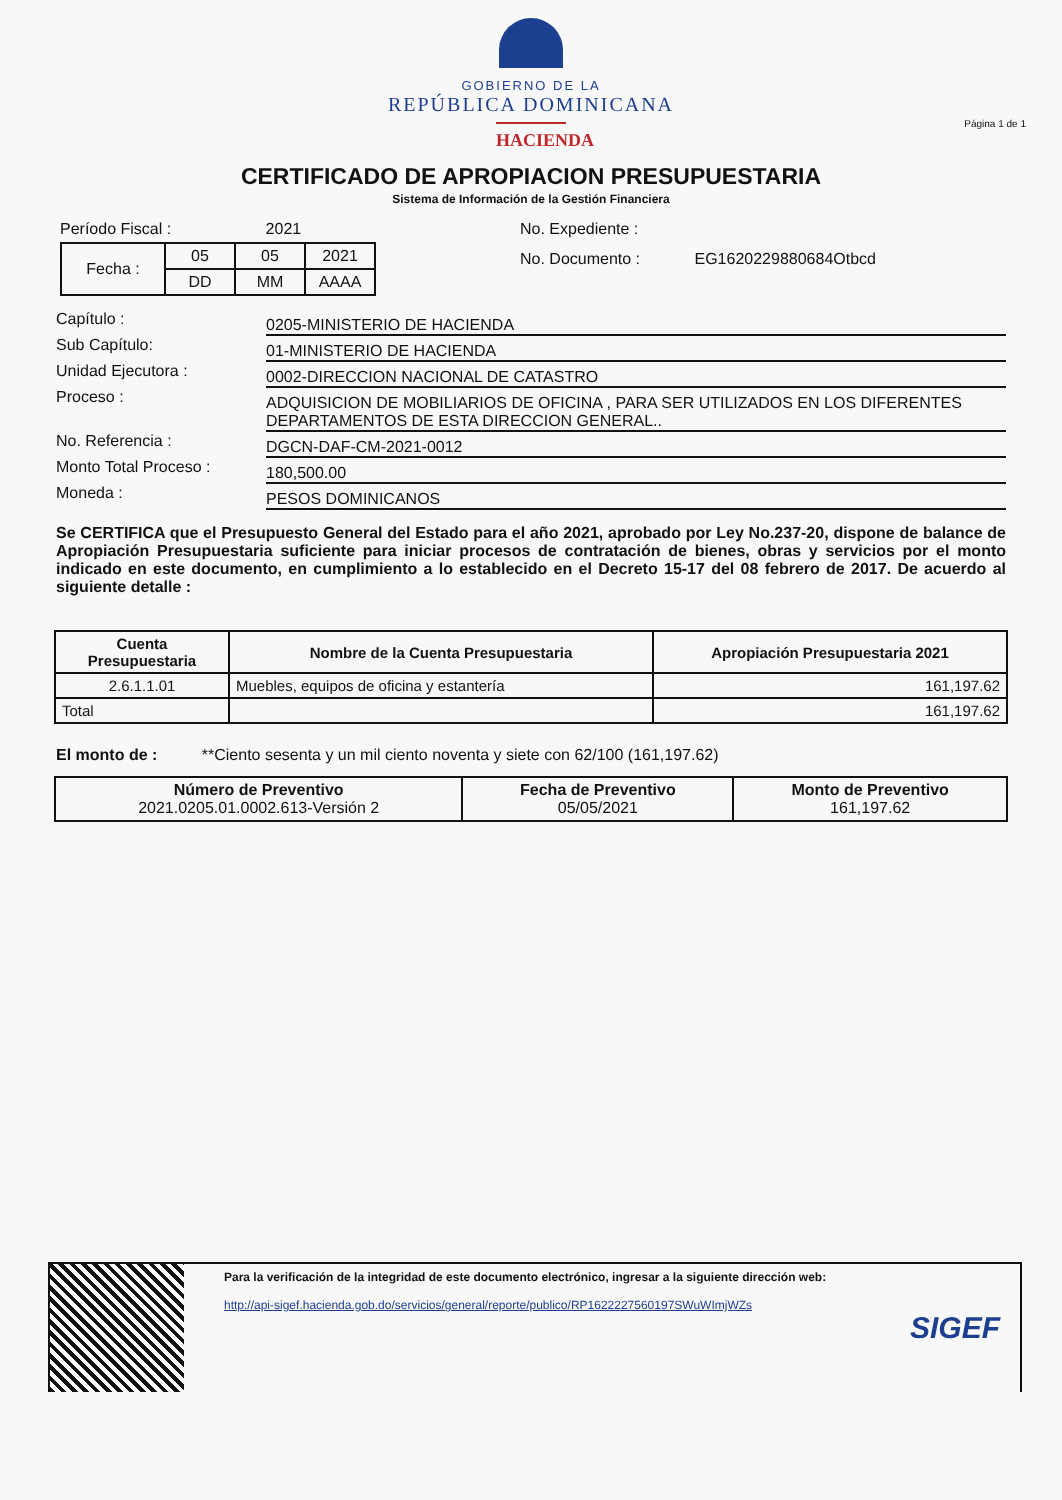GOBIERNO DE LA
REPÚBLICA DOMINICANA
HACIENDA
Página 1 de 1
CERTIFICADO DE APROPIACION PRESUPUESTARIA
Sistema de Información de la Gestión Financiera
Período Fiscal : 2021
| Fecha : | 05 | 05 | 2021 |
| | DD | MM | AAAA |
No. Expediente :
No. Documento : EG1620229880684Otbcd
Capítulo :
0205-MINISTERIO DE HACIENDA
Sub Capítulo:
01-MINISTERIO DE HACIENDA
Unidad Ejecutora :
0002-DIRECCION NACIONAL DE CATASTRO
Proceso :
ADQUISICION DE MOBILIARIOS DE OFICINA , PARA SER UTILIZADOS EN LOS DIFERENTES DEPARTAMENTOS DE ESTA DIRECCION GENERAL..
No. Referencia :
DGCN-DAF-CM-2021-0012
Monto Total Proceso :
180,500.00
Moneda :
PESOS DOMINICANOS
Se CERTIFICA que el Presupuesto General del Estado para el año 2021, aprobado por Ley No.237-20, dispone de balance de Apropiación Presupuestaria suficiente para iniciar procesos de contratación de bienes, obras y servicios por el monto indicado en este documento, en cumplimiento a lo establecido en el Decreto 15-17 del 08 febrero de 2017. De acuerdo al siguiente detalle :
| Cuenta Presupuestaria | Nombre de la Cuenta Presupuestaria | Apropiación Presupuestaria 2021 |
| --- | --- | --- |
| 2.6.1.1.01 | Muebles, equipos de oficina y estantería | 161,197.62 |
| Total | | 161,197.62 |
El monto de : **Ciento sesenta y un mil ciento noventa y siete con 62/100 (161,197.62)
| Número de Preventivo 2021.0205.01.0002.613-Versión 2 | Fecha de Preventivo 05/05/2021 | Monto de Preventivo 161,197.62 |
Para la verificación de la integridad de este documento electrónico, ingresar a la siguiente dirección web:
http://api-sigef.hacienda.gob.do/servicios/general/reporte/publico/RP1622227560197SWuWImjWZs
SIGEF